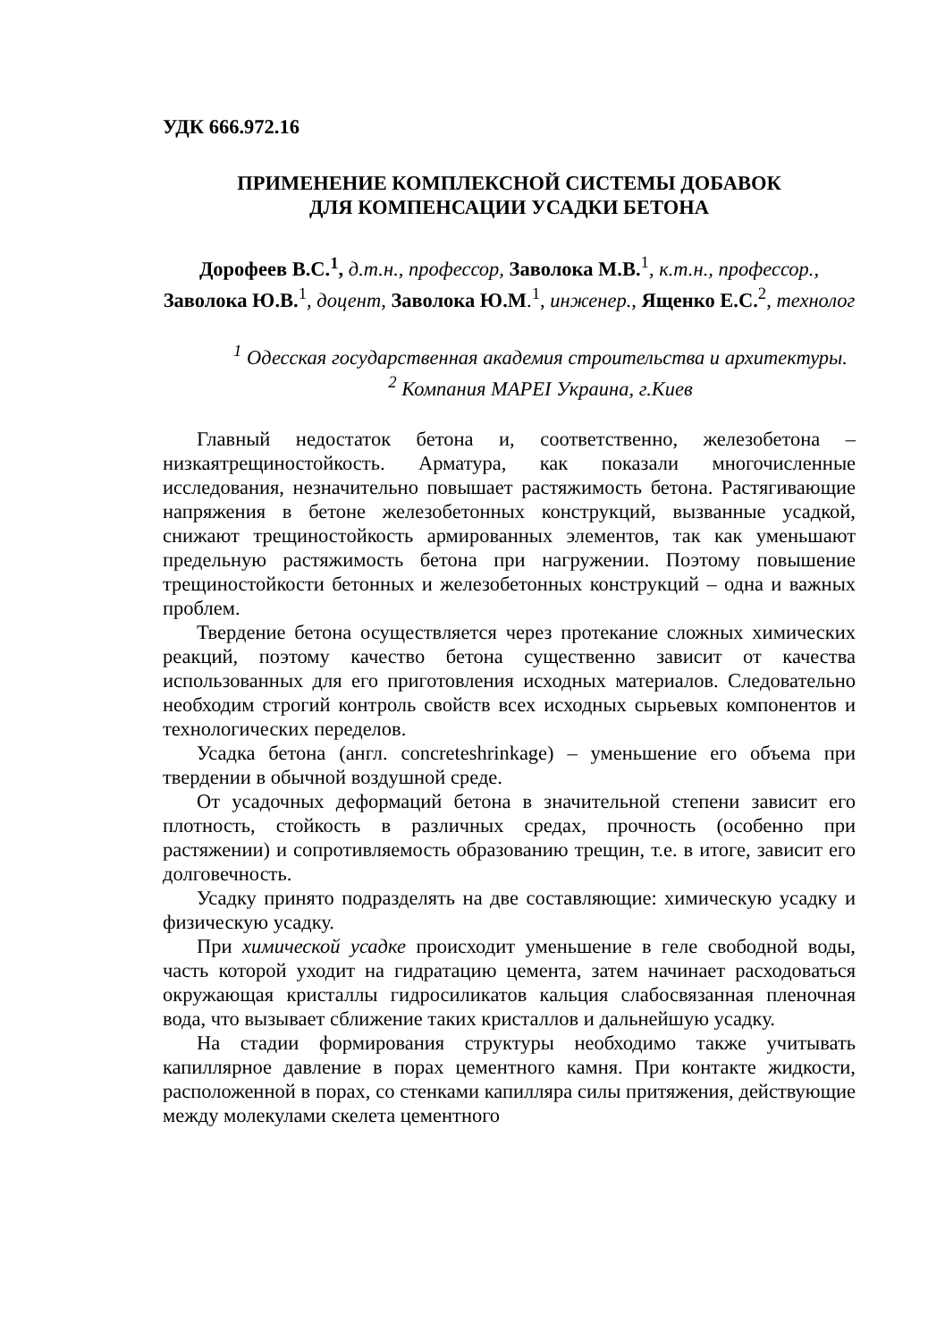УДК 666.972.16
ПРИМЕНЕНИЕ КОМПЛЕКСНОЙ СИСТЕМЫ ДОБАВОК
ДЛЯ КОМПЕНСАЦИИ УСАДКИ БЕТОНА
Дорофеев В.С.<sup>1</sup>, д.т.н., профессор, Заволока М.В.<sup>1</sup>, к.т.н., профессор., Заволока Ю.В.<sup>1</sup>, доцент, Заволока Ю.М.<sup>1</sup>, инженер., Ященко Е.С.<sup>2</sup>, технолог
<sup>1</sup> Одесская государственная академия строительства и архитектуры.
<sup>2</sup> Компания MAPEI Украина, г.Киев
Главный недостаток бетона и, соответственно, железобетона – низкаятрещиностойкость. Арматура, как показали многочисленные исследования, незначительно повышает растяжимость бетона. Растягивающие напряжения в бетоне железобетонных конструкций, вызванные усадкой, снижают трещиностойкость армированных элементов, так как уменьшают предельную растяжимость бетона при нагружении. Поэтому повышение трещиностойкости бетонных и железобетонных конструкций – одна и важных проблем.
Твердение бетона осуществляется через протекание сложных химических реакций, поэтому качество бетона существенно зависит от качества использованных для его приготовления исходных материалов. Следовательно необходим строгий контроль свойств всех исходных сырьевых компонентов и технологических переделов.
Усадка бетона (англ. concreteshrinkage) – уменьшение его объема при твердении в обычной воздушной среде.
От усадочных деформаций бетона в значительной степени зависит его плотность, стойкость в различных средах, прочность (особенно при растяжении) и сопротивляемость образованию трещин, т.е. в итоге, зависит его долговечность.
Усадку принято подразделять на две составляющие: химическую усадку и физическую усадку.
При химической усадке происходит уменьшение в геле свободной воды, часть которой уходит на гидратацию цемента, затем начинает расходоваться окружающая кристаллы гидросиликатов кальция слабосвязанная пленочная вода, что вызывает сближение таких кристаллов и дальнейшую усадку.
На стадии формирования структуры необходимо также учитывать капиллярное давление в порах цементного камня. При контакте жидкости, расположенной в порах, со стенками капилляра силы притяжения, действующие между молекулами скелета цементного